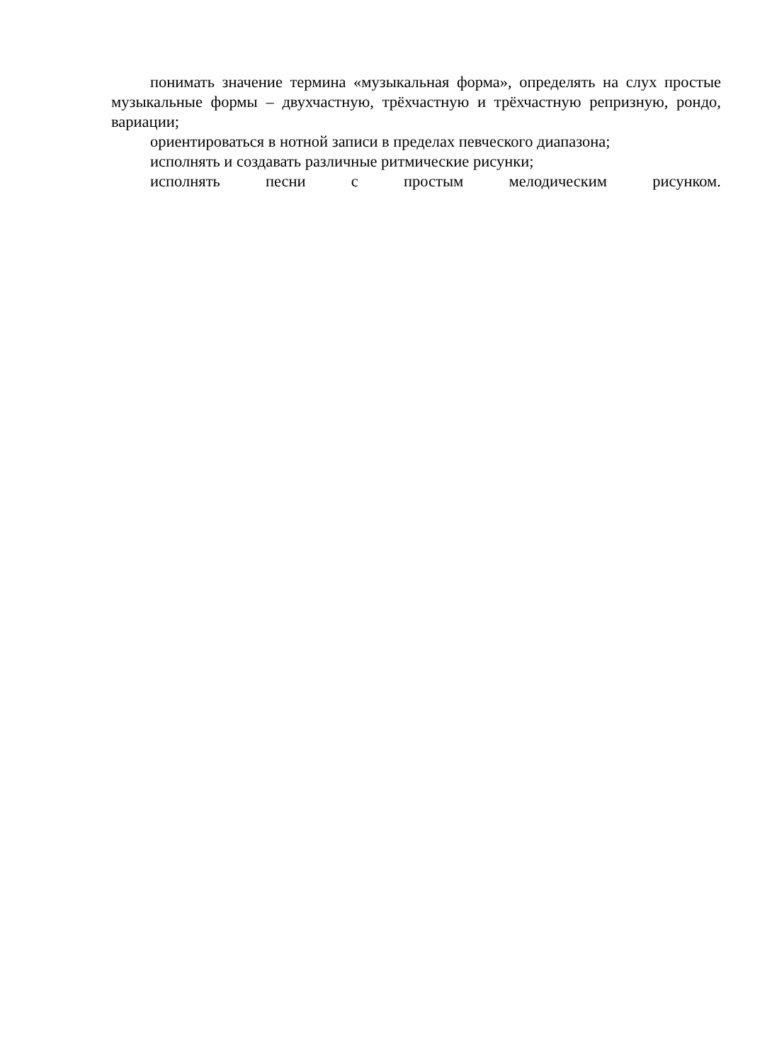понимать значение термина «музыкальная форма», определять на слух простые музыкальные формы – двухчастную, трёхчастную и трёхчастную репризную, рондо, вариации;
ориентироваться в нотной записи в пределах певческого диапазона;
исполнять и создавать различные ритмические рисунки;
исполнять песни с простым мелодическим рисунком.